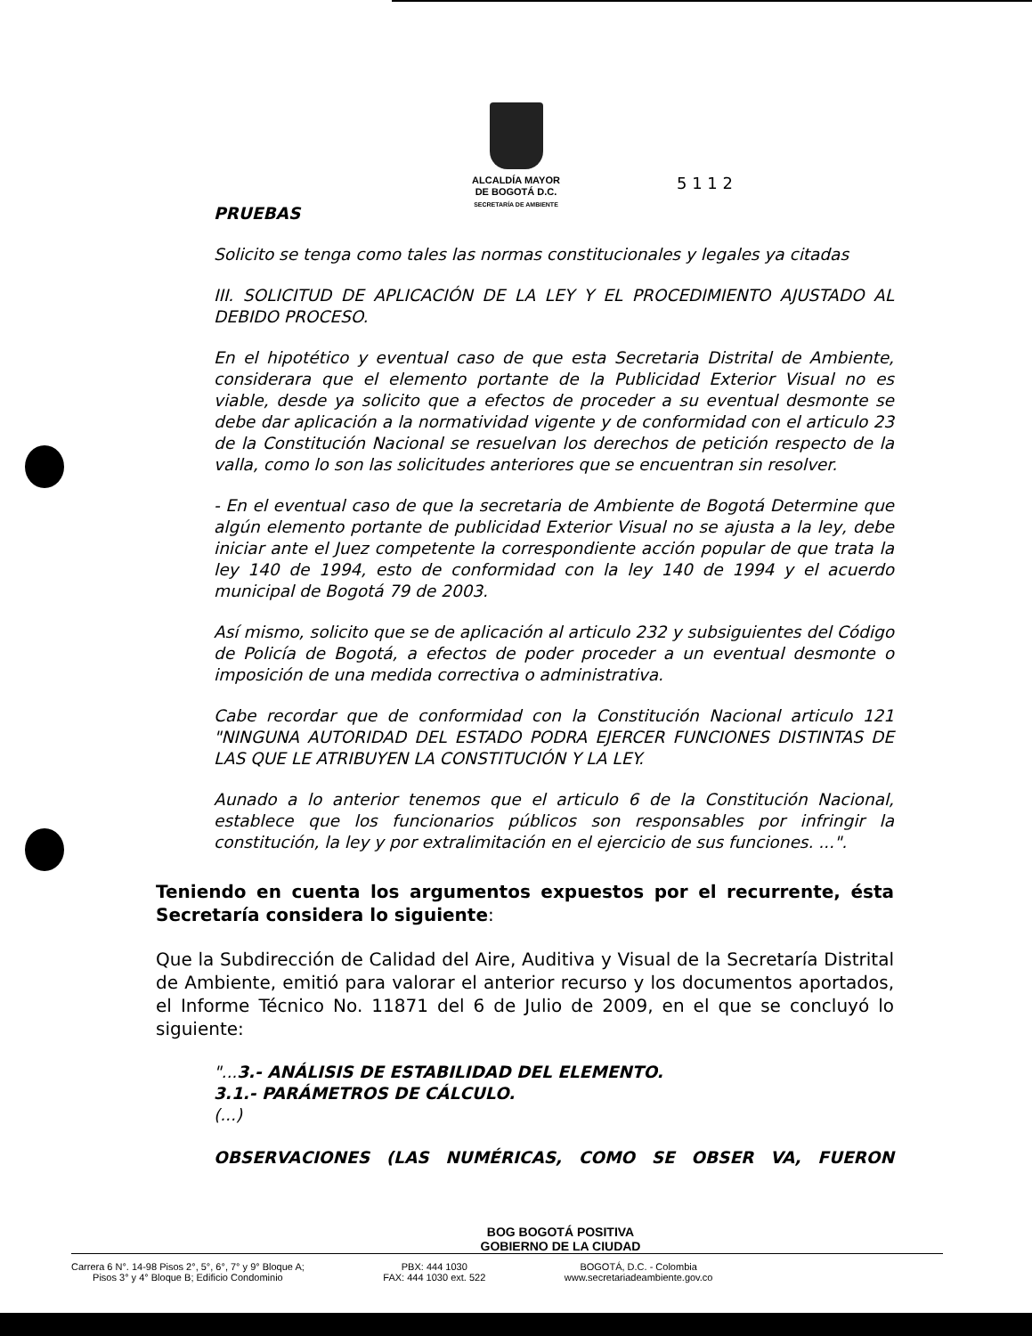ALCALDÍA MAYOR
DE BOGOTÁ D.C.
SECRETARÍA DE AMBIENTE
5 1 1 2
PRUEBAS
Solicito se tenga como tales las normas constitucionales y legales ya citadas
III. SOLICITUD DE APLICACIÓN DE LA LEY Y EL PROCEDIMIENTO AJUSTADO AL DEBIDO PROCESO.
En el hipotético y eventual caso de que esta Secretaria Distrital de Ambiente, considerara que el elemento portante de la Publicidad Exterior Visual no es viable, desde ya solicito que a efectos de proceder a su eventual desmonte se debe dar aplicación a la normatividad vigente y de conformidad con el articulo 23 de la Constitución Nacional se resuelvan los derechos de petición respecto de la valla, como lo son las solicitudes anteriores que se encuentran sin resolver.
- En el eventual caso de que la secretaria de Ambiente de Bogotá Determine que algún elemento portante de publicidad Exterior Visual no se ajusta a la ley, debe iniciar ante el Juez competente la correspondiente acción popular de que trata la ley 140 de 1994, esto de conformidad con la ley 140 de 1994 y el acuerdo municipal de Bogotá 79 de 2003.
Así mismo, solicito que se de aplicación al articulo 232 y subsiguientes del Código de Policía de Bogotá, a efectos de poder proceder a un eventual desmonte o imposición de una medida correctiva o administrativa.
Cabe recordar que de conformidad con la Constitución Nacional articulo 121 "NINGUNA AUTORIDAD DEL ESTADO PODRA EJERCER FUNCIONES DISTINTAS DE LAS QUE LE ATRIBUYEN LA CONSTITUCIÓN Y LA LEY.
Aunado a lo anterior tenemos que el articulo 6 de la Constitución Nacional, establece que los funcionarios públicos son responsables por infringir la constitución, la ley y por extralimitación en el ejercicio de sus funciones. ...".
Teniendo en cuenta los argumentos expuestos por el recurrente, ésta Secretaría considera lo siguiente:
Que la Subdirección de Calidad del Aire, Auditiva y Visual de la Secretaría Distrital de Ambiente, emitió para valorar el anterior recurso y los documentos aportados, el Informe Técnico No. 11871 del 6 de Julio de 2009, en el que se concluyó lo siguiente:
"...3.- ANÁLISIS DE ESTABILIDAD DEL ELEMENTO.
3.1.- PARÁMETROS DE CÁLCULO.
(...)
OBSERVACIONES (LAS NUMÉRICAS, COMO SE OBSER VA, FUERON
BOG BOGOTÁ POSITIVA
GOBIERNO DE LA CIUDAD
Carrera 6 N°. 14-98 Pisos 2°, 5°, 6°, 7° y 9° Bloque A;
Pisos 3° y 4° Bloque B; Edificio Condominio
PBX: 444 1030
FAX: 444 1030 ext. 522
BOGOTÁ, D.C. - Colombia
www.secretariadeambiente.gov.co